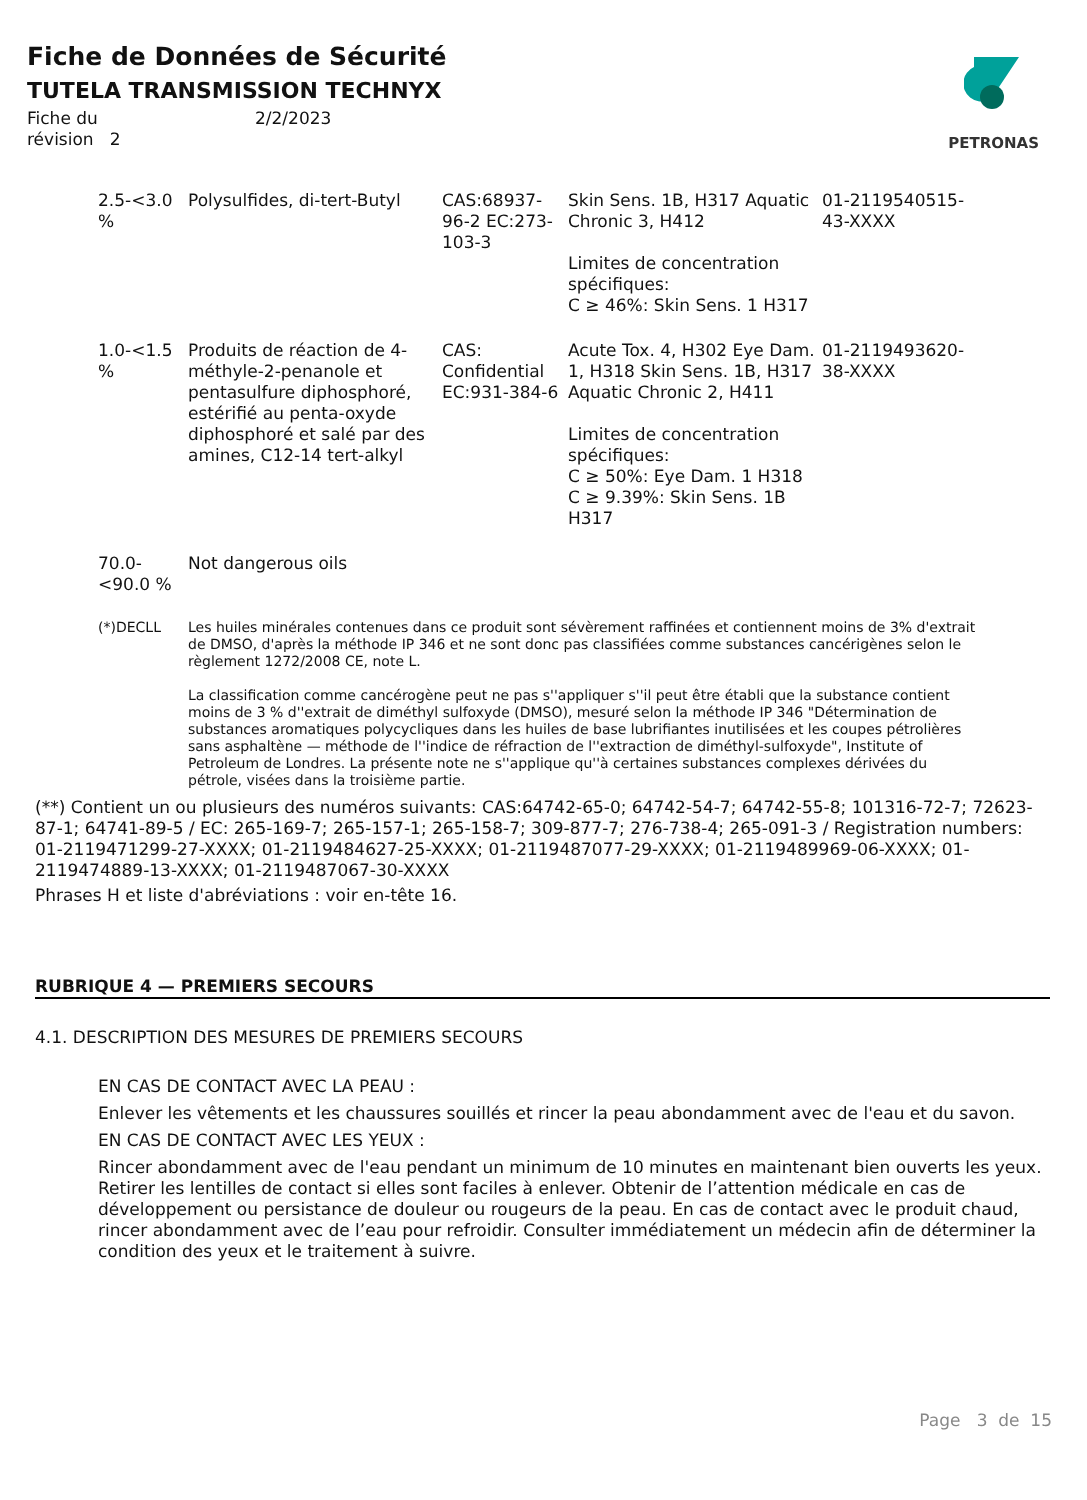Fiche de Données de Sécurité
TUTELA TRANSMISSION TECHNYX
Fiche du 2/2/2023
révision 2
PETRONAS
| 2.5-<3.0 % | Polysulfides, di-tert-Butyl | CAS:68937-96-2 EC:273-103-3 | Skin Sens. 1B, H317 Aquatic Chronic 3, H412 Limites de concentration spécifiques: C ≥ 46%: Skin Sens. 1 H317 | 01-2119540515-43-XXXX |
| 1.0-<1.5 % | Produits de réaction de 4-méthyle-2-penanole et pentasulfure diphosphoré, estérifié au penta-oxyde diphosphoré et salé par des amines, C12-14 tert-alkyl | CAS: Confidential EC:931-384-6 | Acute Tox. 4, H302 Eye Dam. 1, H318 Skin Sens. 1B, H317 Aquatic Chronic 2, H411 Limites de concentration spécifiques: C ≥ 50%: Eye Dam. 1 H318 C ≥ 9.39%: Skin Sens. 1B H317 | 01-2119493620-38-XXXX |
| 70.0-<90.0 % | Not dangerous oils | | | |
| (*)DECLL | Les huiles minérales contenues dans ce produit sont sévèrement raffinées et contiennent moins de 3% d'extrait de DMSO, d'après la méthode IP 346 et ne sont donc pas classifiées comme substances cancérigènes selon le règlement 1272/2008 CE, note L. La classification comme cancérogène peut ne pas s''appliquer s''il peut être établi que la substance contient moins de 3 % d''extrait de diméthyl sulfoxyde (DMSO), mesuré selon la méthode IP 346 "Détermination de substances aromatiques polycycliques dans les huiles de base lubrifiantes inutilisées et les coupes pétrolières sans asphaltène — méthode de l''indice de réfraction de l''extraction de diméthyl-sulfoxyde", Institute of Petroleum de Londres. La présente note ne s''applique qu''à certaines substances complexes dérivées du pétrole, visées dans la troisième partie. | | | |
(**) Contient un ou plusieurs des numéros suivants: CAS:64742-65-0; 64742-54-7; 64742-55-8; 101316-72-7; 72623-87-1; 64741-89-5 / EC: 265-169-7; 265-157-1; 265-158-7; 309-877-7; 276-738-4; 265-091-3 / Registration numbers: 01-2119471299-27-XXXX; 01-2119484627-25-XXXX; 01-2119487077-29-XXXX; 01-2119489969-06-XXXX; 01-2119474889-13-XXXX; 01-2119487067-30-XXXX
Phrases H et liste d'abréviations : voir en-tête 16.
RUBRIQUE 4 — PREMIERS SECOURS
4.1. DESCRIPTION DES MESURES DE PREMIERS SECOURS
EN CAS DE CONTACT AVEC LA PEAU :
Enlever les vêtements et les chaussures souillés et rincer la peau abondamment avec de l'eau et du savon.
EN CAS DE CONTACT AVEC LES YEUX :
Rincer abondamment avec de l'eau pendant un minimum de 10 minutes en maintenant bien ouverts les yeux. Retirer les lentilles de contact si elles sont faciles à enlever. Obtenir de l’attention médicale en cas de développement ou persistance de douleur ou rougeurs de la peau. En cas de contact avec le produit chaud, rincer abondamment avec de l’eau pour refroidir. Consulter immédiatement un médecin afin de déterminer la condition des yeux et le traitement à suivre.
Page 3 de 15